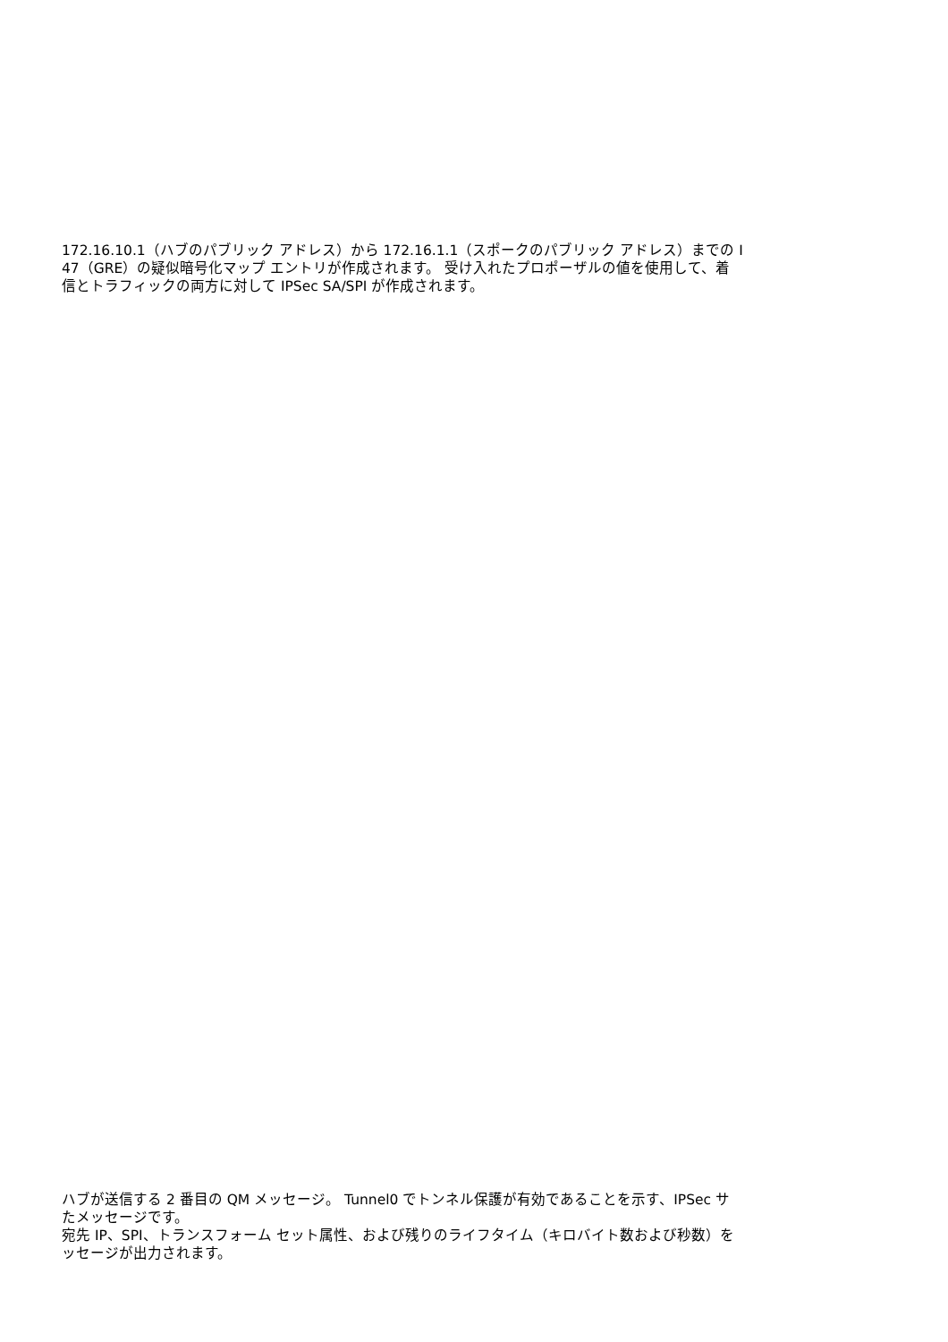172.16.10.1（ハブのパブリック アドレス）から 172.16.1.1（スポークのパブリック アドレス）までの I
47（GRE）の疑似暗号化マップ エントリが作成されます。 受け入れたプロポーザルの値を使用して、着
信とトラフィックの両方に対して IPSec SA/SPI が作成されます。
ハブが送信する 2 番目の QM メッセージ。 Tunnel0 でトンネル保護が有効であることを示す、IPSec サ
たメッセージです。
宛先 IP、SPI、トランスフォーム セット属性、および残りのライフタイム（キロバイト数および秒数）を
ッセージが出力されます。